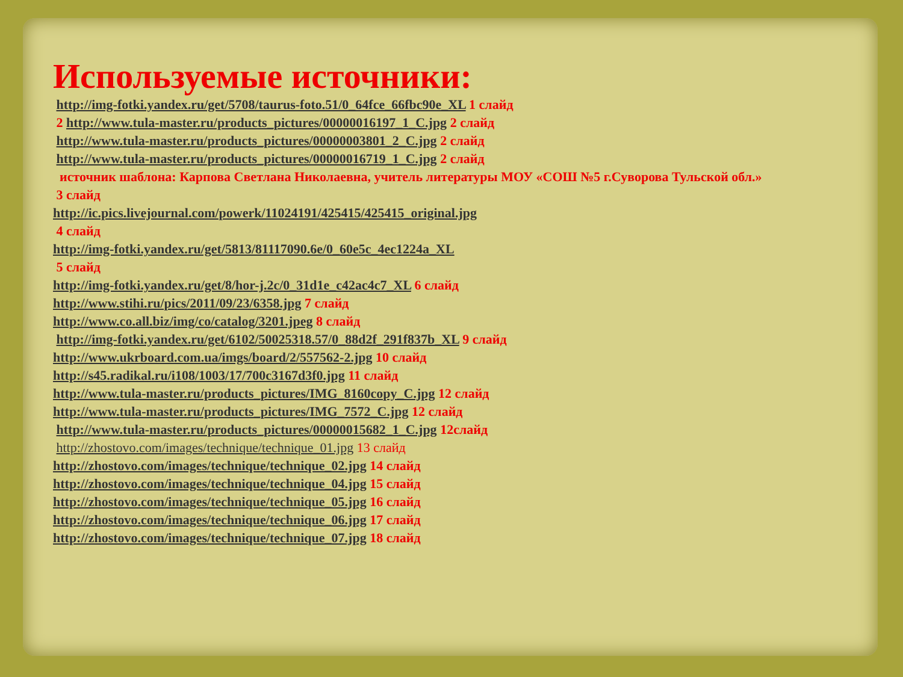Используемые источники:
http://img-fotki.yandex.ru/get/5708/taurus-foto.51/0_64fce_66fbc90e_XL 1 слайд
2 http://www.tula-master.ru/products_pictures/00000016197_1_C.jpg 2 слайд
http://www.tula-master.ru/products_pictures/00000003801_2_C.jpg 2 слайд
http://www.tula-master.ru/products_pictures/00000016719_1_C.jpg 2 слайд
источник шаблона: Карпова Светлана Николаевна, учитель литературы МОУ «СОШ №5 г.Суворова Тульской обл.»
3 слайд
http://ic.pics.livejournal.com/powerk/11024191/425415/425415_original.jpg
4 слайд
http://img-fotki.yandex.ru/get/5813/81117090.6e/0_60e5c_4ec1224a_XL
5 слайд
http://img-fotki.yandex.ru/get/8/hor-j.2c/0_31d1e_c42ac4c7_XL 6 слайд
http://www.stihi.ru/pics/2011/09/23/6358.jpg 7 слайд
http://www.co.all.biz/img/co/catalog/3201.jpeg 8 слайд
http://img-fotki.yandex.ru/get/6102/50025318.57/0_88d2f_291f837b_XL 9 слайд
http://www.ukrboard.com.ua/imgs/board/2/557562-2.jpg 10 слайд
http://s45.radikal.ru/i108/1003/17/700c3167d3f0.jpg 11 слайд
http://www.tula-master.ru/products_pictures/IMG_8160copy_C.jpg 12 слайд
http://www.tula-master.ru/products_pictures/IMG_7572_C.jpg 12 слайд
http://www.tula-master.ru/products_pictures/00000015682_1_C.jpg 12слайд
http://zhostovo.com/images/technique/technique_01.jpg 13 слайд
http://zhostovo.com/images/technique/technique_02.jpg 14 слайд
http://zhostovo.com/images/technique/technique_04.jpg 15 слайд
http://zhostovo.com/images/technique/technique_05.jpg 16 слайд
http://zhostovo.com/images/technique/technique_06.jpg 17 слайд
http://zhostovo.com/images/technique/technique_07.jpg 18 слайд